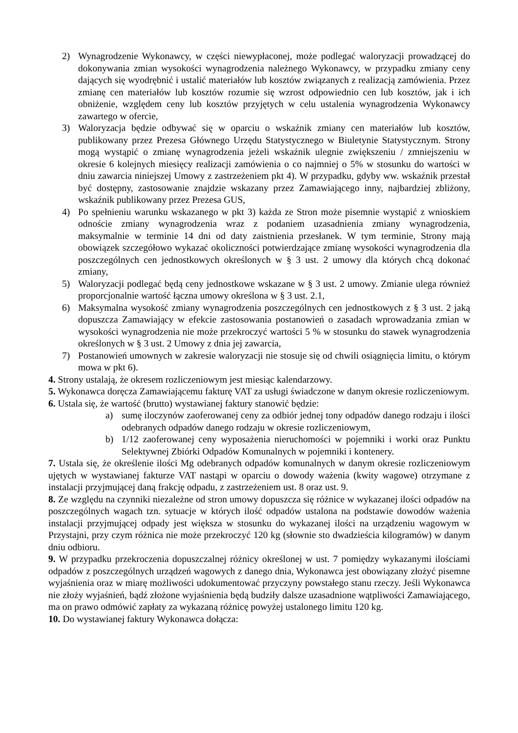2) Wynagrodzenie Wykonawcy, w części niewypłaconej, może podlegać waloryzacji prowadzącej do dokonywania zmian wysokości wynagrodzenia należnego Wykonawcy, w przypadku zmiany ceny dających się wyodrębnić i ustalić materiałów lub kosztów związanych z realizacją zamówienia. Przez zmianę cen materiałów lub kosztów rozumie się wzrost odpowiednio cen lub kosztów, jak i ich obniżenie, względem ceny lub kosztów przyjętych w celu ustalenia wynagrodzenia Wykonawcy zawartego w ofercie,
3) Waloryzacja będzie odbywać się w oparciu o wskaźnik zmiany cen materiałów lub kosztów, publikowany przez Prezesa Głównego Urzędu Statystycznego w Biuletynie Statystycznym. Strony mogą wystąpić o zmianę wynagrodzenia jeżeli wskaźnik ulegnie zwiększeniu / zmniejszeniu w okresie 6 kolejnych miesięcy realizacji zamówienia o co najmniej o 5% w stosunku do wartości w dniu zawarcia niniejszej Umowy z zastrzeżeniem pkt 4). W przypadku, gdyby ww. wskaźnik przestał być dostępny, zastosowanie znajdzie wskazany przez Zamawiającego inny, najbardziej zbliżony, wskaźnik publikowany przez Prezesa GUS,
4) Po spełnieniu warunku wskazanego w pkt 3) każda ze Stron może pisemnie wystąpić z wnioskiem odnoście zmiany wynagrodzenia wraz z podaniem uzasadnienia zmiany wynagrodzenia, maksymalnie w terminie 14 dni od daty zaistnienia przesłanek. W tym terminie, Strony mają obowiązek szczegółowo wykazać okoliczności potwierdzające zmianę wysokości wynagrodzenia dla poszczególnych cen jednostkowych określonych w § 3 ust. 2 umowy dla których chcą dokonać zmiany,
5) Waloryzacji podlegać będą ceny jednostkowe wskazane w § 3 ust. 2 umowy. Zmianie ulega również proporcjonalnie wartość łączna umowy określona w § 3 ust. 2.1,
6) Maksymalna wysokość zmiany wynagrodzenia poszczególnych cen jednostkowych z § 3 ust. 2 jaką dopuszcza Zamawiający w efekcie zastosowania postanowień o zasadach wprowadzania zmian w wysokości wynagrodzenia nie może przekroczyć wartości 5 % w stosunku do stawek wynagrodzenia określonych w § 3 ust. 2 Umowy z dnia jej zawarcia,
7) Postanowień umownych w zakresie waloryzacji nie stosuje się od chwili osiągnięcia limitu, o którym mowa w pkt 6).
4. Strony ustalają, że okresem rozliczeniowym jest miesiąc kalendarzowy.
5. Wykonawca doręcza Zamawiającemu fakturę VAT za usługi świadczone w danym okresie rozliczeniowym.
6. Ustala się, że wartość (brutto) wystawianej faktury stanowić będzie:
a) sumę iloczynów zaoferowanej ceny za odbiór jednej tony odpadów danego rodzaju i ilości odebranych odpadów danego rodzaju w okresie rozliczeniowym,
b) 1/12 zaoferowanej ceny wyposażenia nieruchomości w pojemniki i worki oraz Punktu Selektywnej Zbiórki Odpadów Komunalnych w pojemniki i kontenery.
7. Ustala się, że określenie ilości Mg odebranych odpadów komunalnych w danym okresie rozliczeniowym ujętych w wystawianej fakturze VAT nastąpi w oparciu o dowody ważenia (kwity wagowe) otrzymane z instalacji przyjmującej daną frakcję odpadu, z zastrzeżeniem ust. 8 oraz ust. 9.
8. Ze względu na czynniki niezależne od stron umowy dopuszcza się różnice w wykazanej ilości odpadów na poszczególnych wagach tzn. sytuacje w których ilość odpadów ustalona na podstawie dowodów ważenia instalacji przyjmującej odpady jest większa w stosunku do wykazanej ilości na urządzeniu wagowym w Przystajni, przy czym różnica nie może przekroczyć 120 kg (słownie sto dwadzieścia kilogramów) w danym dniu odbioru.
9. W przypadku przekroczenia dopuszczalnej różnicy określonej w ust. 7 pomiędzy wykazanymi ilościami odpadów z poszczególnych urządzeń wagowych z danego dnia, Wykonawca jest obowiązany złożyć pisemne wyjaśnienia oraz w miarę możliwości udokumentować przyczyny powstałego stanu rzeczy. Jeśli Wykonawca nie złoży wyjaśnień, bądź złożone wyjaśnienia będą budziły dalsze uzasadnione wątpliwości Zamawiającego, ma on prawo odmówić zapłaty za wykazaną różnicę powyżej ustalonego limitu 120 kg.
10. Do wystawianej faktury Wykonawca dołącza: